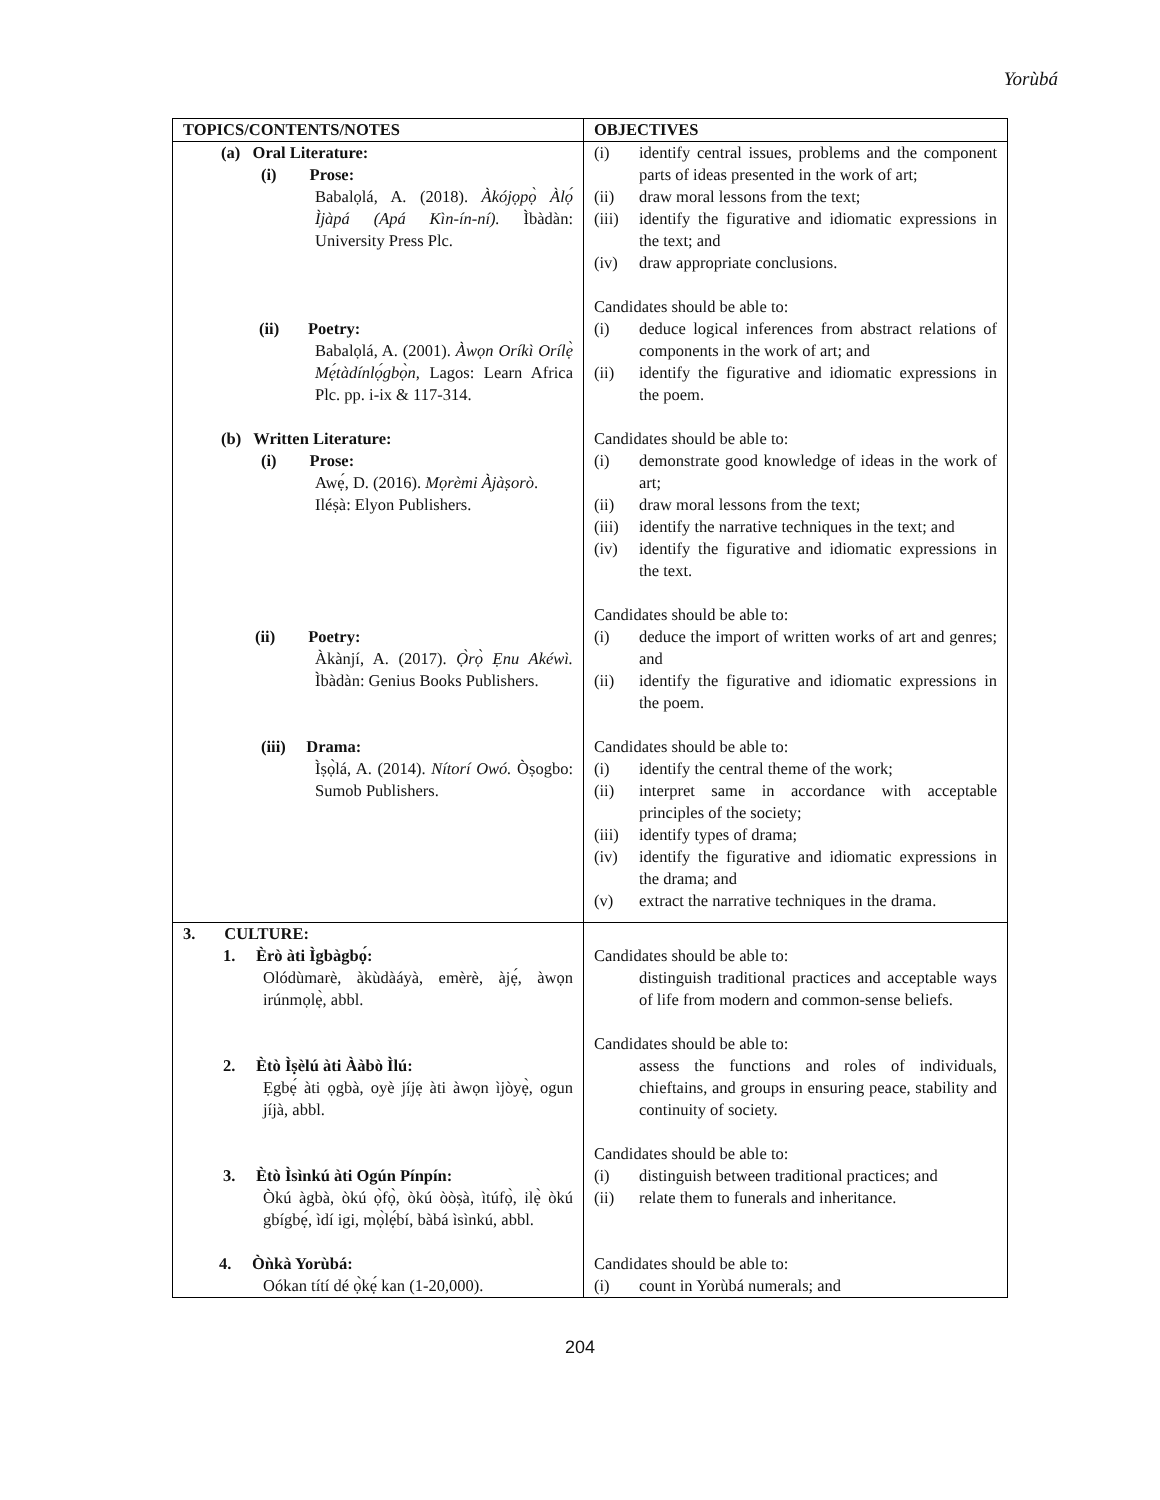Yorùbá
| TOPICS/CONTENTS/NOTES | OBJECTIVES |
| --- | --- |
| (a) Oral Literature: (i) Prose: Babalọlá, A. (2018). Àkójọpọ̀ Àlọ́ Ìjàpá (Apá Kìn-ín-ní). Ìbàdàn: University Press Plc. (ii) Poetry: Babalọlá, A. (2001). Àwọn Oríkì Orílẹ̀ Mẹ́tàdínlọ́gbọ̀n, Lagos: Learn Africa Plc. pp. i-ix & 117-314. (b) Written Literature: (i) Prose: Awẹ́, D. (2016). Mọrèmi Àjàṣorò . Iléṣà: Elyon Publishers. (ii) Poetry: Àkànjí, A. (2017). Ọ̀rọ̀ Ẹnu Akéwì. Ìbàdàn: Genius Books Publishers. (iii) Drama: Ìṣọ̀lá, A. (2014). Nítorí Owó. Òṣogbo: Sumob Publishers. | (i) identify central issues, problems and the component parts of ideas presented in the work of art; (ii) draw moral lessons from the text; (iii) identify the figurative and idiomatic expressions in the text; and (iv) draw appropriate conclusions. Candidates should be able to: (i) deduce logical inferences from abstract relations of components in the work of art; and (ii) identify the figurative and idiomatic expressions in the poem. Candidates should be able to: (i) demonstrate good knowledge of ideas in the work of art; (ii) draw moral lessons from the text; (iii) identify the narrative techniques in the text; and (iv) identify the figurative and idiomatic expressions in the text. Candidates should be able to: (i) deduce the import of written works of art and genres; and (ii) identify the figurative and idiomatic expressions in the poem. Candidates should be able to: (i) identify the central theme of the work; (ii) interpret same in accordance with acceptable principles of the society; (iii) identify types of drama; (iv) identify the figurative and idiomatic expressions in the drama; and (v) extract the narrative techniques in the drama. |
| 3. CULTURE: 1. Èrò àti Ìgbàgbọ́: Olódùmarè, àkùdàáyà, emèrè, àjẹ́, àwọn irúnmọlẹ̀, abbl. 2. Ètò Ìṣèlú àti Ààbò Ìlú: Ẹgbẹ́ àti ọgbà, oyè jíjẹ àti àwọn ìjòyẹ̀, ogun jíjà, abbl. 3. Ètò Ìsìnkú àti Ogún Pínpín: Òkú àgbà, òkú ọ̀fọ̀, òkú òòṣà, ìtúfọ̀, ilẹ̀ òkú gbígbẹ́, ìdí igi, mọ̀lẹ́bí, bàbá ìsìnkú, abbl. 4. Òǹkà Yorùbá: Oókan títí dé ọ̀kẹ́ kan (1-20,000). | Candidates should be able to: distinguish traditional practices and acceptable ways of life from modern and common-sense beliefs. Candidates should be able to: assess the functions and roles of individuals, chieftains, and groups in ensuring peace, stability and continuity of society. Candidates should be able to: (i) distinguish between traditional practices; and (ii) relate them to funerals and inheritance. Candidates should be able to: (i) count in Yorùbá numerals; and |
204